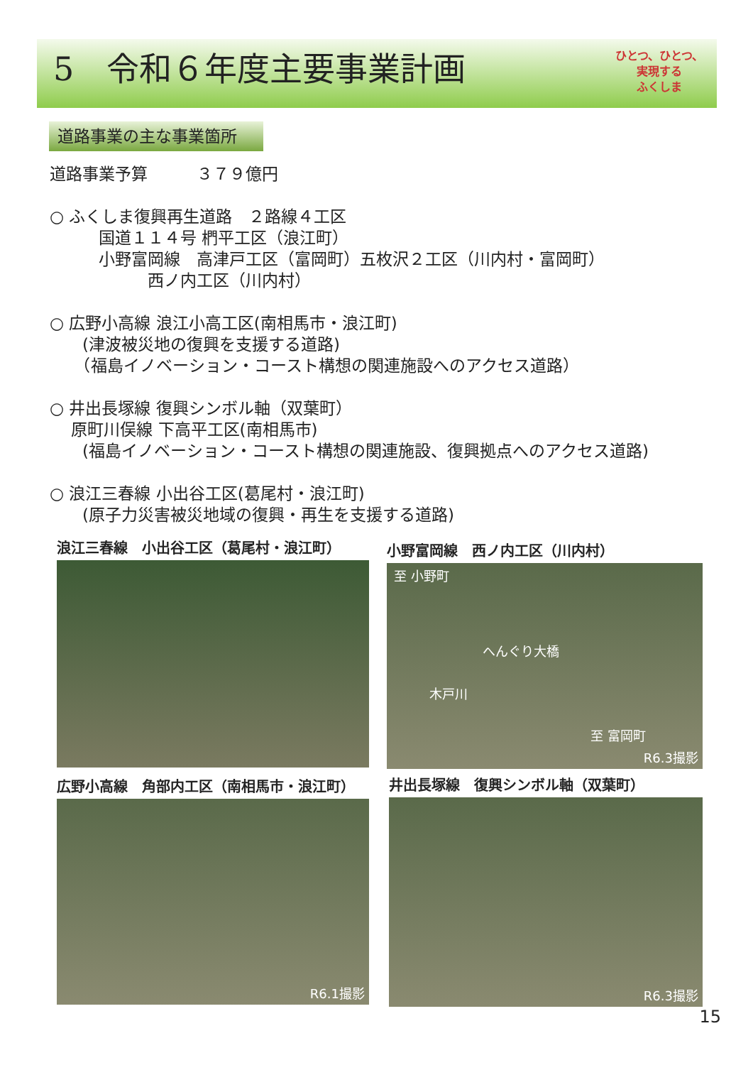5　令和６年度主要事業計画
ひとつ、ひとつ、
実現する
ふくしま
道路事業の主な事業箇所
道路事業予算　　　３７９億円
○ ふくしま復興再生道路　２路線４工区
　　　国道１１４号 椚平工区（浪江町）
　　　小野富岡線　高津戸工区（富岡町）五枚沢２工区（川内村・富岡町）
　　　　　　西ノ内工区（川内村）
○ 広野小高線 浪江小高工区(南相馬市・浪江町)
　　(津波被災地の復興を支援する道路)
　　（福島イノベーション・コースト構想の関連施設へのアクセス道路）
○ 井出長塚線 復興シンボル軸（双葉町）
　 原町川俣線 下高平工区(南相馬市)
　　(福島イノベーション・コースト構想の関連施設、復興拠点へのアクセス道路)
○ 浪江三春線 小出谷工区(葛尾村・浪江町)
　　(原子力災害被災地域の復興・再生を支援する道路)
浪江三春線　小出谷工区（葛尾村・浪江町）
小野富岡線　西ノ内工区（川内村）
至 小野町
へんぐり大橋
木戸川
至 富岡町
R6.3撮影
広野小高線　角部内工区（南相馬市・浪江町）
R6.1撮影
井出長塚線　復興シンボル軸（双葉町）
R6.3撮影
15